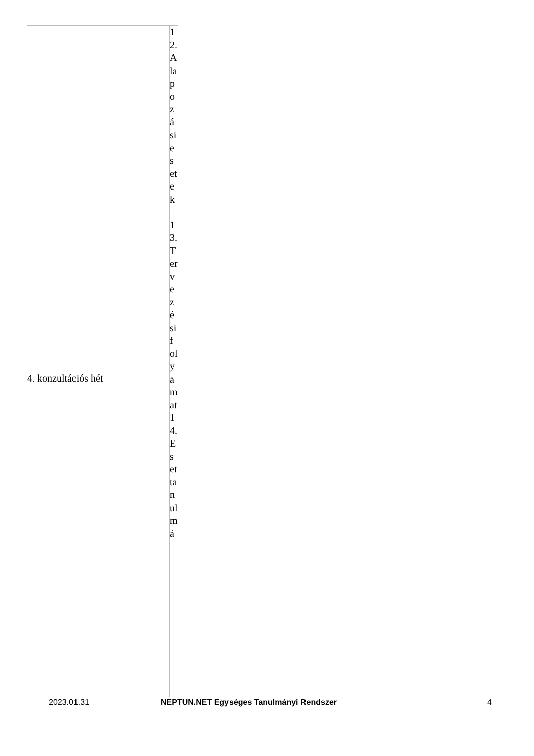| 4. konzultációs hét | 12. Alapozási esetek 13. Tervezési folyamat 14. Esettanulmá |
2023.01.31 NEPTUN.NET Egységes Tanulmányi Rendszer 4